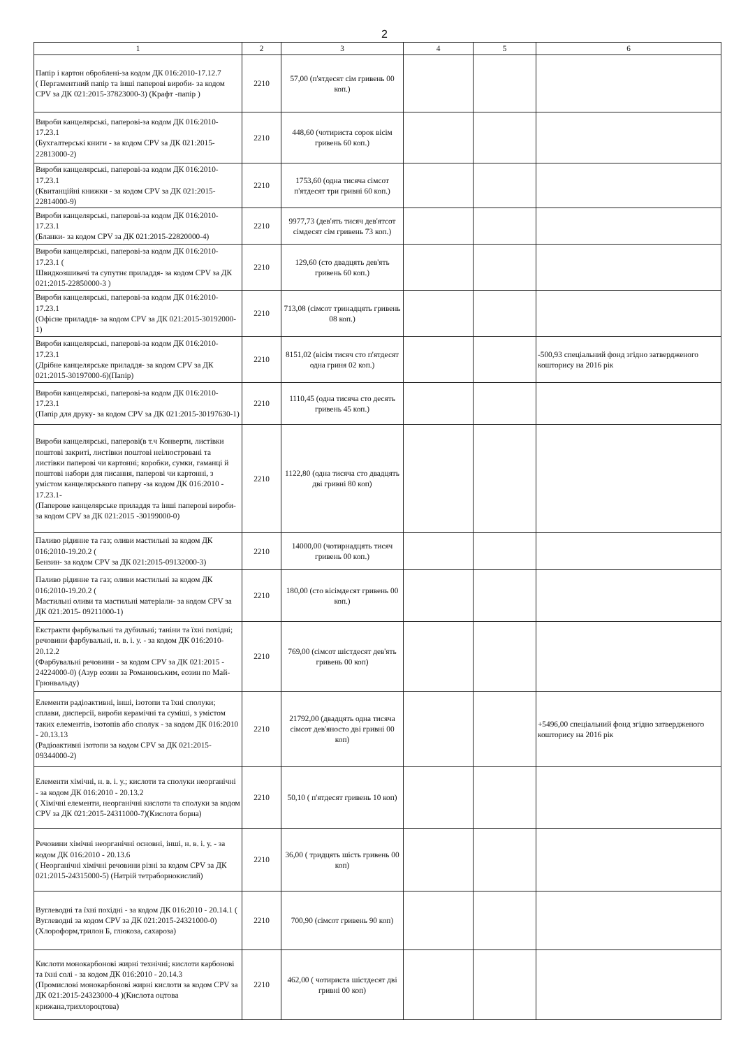2
| 1 | 2 | 3 | 4 | 5 | 6 |
| --- | --- | --- | --- | --- | --- |
| Папір і картон оброблені-за кодом ДК 016:2010-17.12.7 ( Пергаментний папір та інші паперові вироби- за кодом CPV за ДК 021:2015-37823000-3) (Крафт -папір ) | 2210 | 57,00 (п'ятдесят сім гривень 00 коп.) | | | |
| Вироби канцелярські, паперові-за кодом ДК 016:2010-17.23.1 (Бухгалтерські книги - за кодом CPV за ДК 021:2015-22813000-2) | 2210 | 448,60 (чотириста сорок вісім гривень 60 коп.) | | | |
| Вироби канцелярські, паперові-за кодом ДК 016:2010-17.23.1 (Квитанційні книжки - за кодом CPV за ДК 021:2015-22814000-9) | 2210 | 1753,60 (одна тисяча сімсот п'ятдесят три гривні 60 коп.) | | | |
| Вироби канцелярські, паперові-за кодом ДК 016:2010-17.23.1 (Бланки- за кодом CPV за ДК 021:2015-22820000-4) | 2210 | 9977,73 (дев'ять тисяч дев'ятсот сімдесят сім гривень 73 коп.) | | | |
| Вироби канцелярські, паперові-за кодом ДК 016:2010-17.23.1 ( Швидкозшивачі та супутнє приладдя- за кодом CPV за ДК 021:2015-22850000-3 ) | 2210 | 129,60 (сто двадцять дев'ять гривень 60 коп.) | | | |
| Вироби канцелярські, паперові-за кодом ДК 016:2010-17.23.1 (Офісне приладдя- за кодом CPV за ДК 021:2015-30192000-1) | 2210 | 713,08 (сімсот тринадцять гривень 08 коп.) | | | |
| Вироби канцелярські, паперові-за кодом ДК 016:2010-17.23.1 (Дрібне канцелярське приладдя- за кодом CPV за ДК 021:2015-30197000-6)(Папір) | 2210 | 8151,02 (вісім тисяч сто п'ятдесят одна гриня 02 коп.) | | | -500,93 спеціальний фонд згідно затвердженого кошторису на 2016 рік |
| Вироби канцелярські, паперові-за кодом ДК 016:2010-17.23.1 (Папір для друку- за кодом CPV за ДК 021:2015-30197630-1) | 2210 | 1110,45 (одна тисяча сто десять гривень 45 коп.) | | | |
| Вироби канцелярські, паперові(в т.ч Конверти, листівки поштові закриті, листівки поштові неілюстровані та листівки паперові чи картонні; коробки, сумки, гаманці й поштові набори для писання, паперові чи картонні, з умістом канцелярського паперу -за кодом ДК 016:2010 - 17.23.1- (Паперове канцелярське приладдя та інші паперові вироби- за кодом CPV за ДК 021:2015 -30199000-0) | 2210 | 1122,80 (одна тисяча сто двадцять дві гривні 80 коп) | | | |
| Паливо рідинне та газ; оливи мастильні за кодом ДК 016:2010-19.20.2 ( Бензин- за кодом CPV за ДК 021:2015-09132000-3) | 2210 | 14000,00 (чотирнадцять тисяч гривень 00 коп.) | | | |
| Паливо рідинне та газ; оливи мастильні за кодом ДК 016:2010-19.20.2 ( Мастильні оливи та мастильні матеріали- за кодом CPV за ДК 021:2015- 09211000-1) | 2210 | 180,00 (сто вісімдесят гривень 00 коп.) | | | |
| Екстракти фарбувальні та дубильні; таніни та їхні похідні; речовини фарбувальні, н. в. і. у. - за кодом ДК 016:2010-20.12.2 (Фарбувальні речовини - за кодом CPV за ДК 021:2015 - 24224000-0) (Азур еозин за Романовським, еозин по Май-Грюнвальду) | 2210 | 769,00 (сімсот шістдесят дев'ять гривень 00 коп) | | | |
| Елементи радіоактивні, інші, ізотопи та їхні сполуки; сплави, дисперсії, вироби керамічні та суміші, з умістом таких елементів, ізотопів або сполук - за кодом ДК 016:2010 - 20.13.13 (Радіоактивні ізотопи за кодом CPV за ДК 021:2015-09344000-2) | 2210 | 21792,00 (двадцять одна тисяча сімсот дев'яносто дві гривні 00 коп) | | | +5496,00 спеціальний фонд згідно затвердженого кошторису на 2016 рік |
| Елементи хімічні, н. в. і. у.; кислоти та сполуки неорганічні - за кодом ДК 016:2010 - 20.13.2 ( Хімічні елементи, неорганічні кислоти та сполуки за кодом CPV за ДК 021:2015-24311000-7)(Кислота борна) | 2210 | 50,10 ( п'ятдесят гривень 10 коп) | | | |
| Речовини хімічні неорганічні основні, інші, н. в. і. у. - за кодом ДК 016:2010 - 20.13.6 ( Неорганічні хімічні речовини різні за кодом CPV за ДК 021:2015-24315000-5) (Натрій тетраборнокислий) | 2210 | 36,00 ( тридцять шість гривень 00 коп) | | | |
| Вуглеводні та їхні похідні - за кодом ДК 016:2010 - 20.14.1 ( Вуглеводні за кодом CPV за ДК 021:2015-24321000-0)(Хлороформ,трилон Б, глюкоза, сахароза) | 2210 | 700,90 (сімсот гривень 90 коп) | | | |
| Кислоти монокарбонові жирні технічні; кислоти карбонові та їхні солі - за кодом ДК 016:2010 - 20.14.3 (Промислові монокарбонові жирні кислоти за кодом CPV за ДК 021:2015-24323000-4 )(Кислота оцтова крижана,трихлороцтова) | 2210 | 462,00 ( чотириста шістдесят дві гривні 00 коп) | | | |